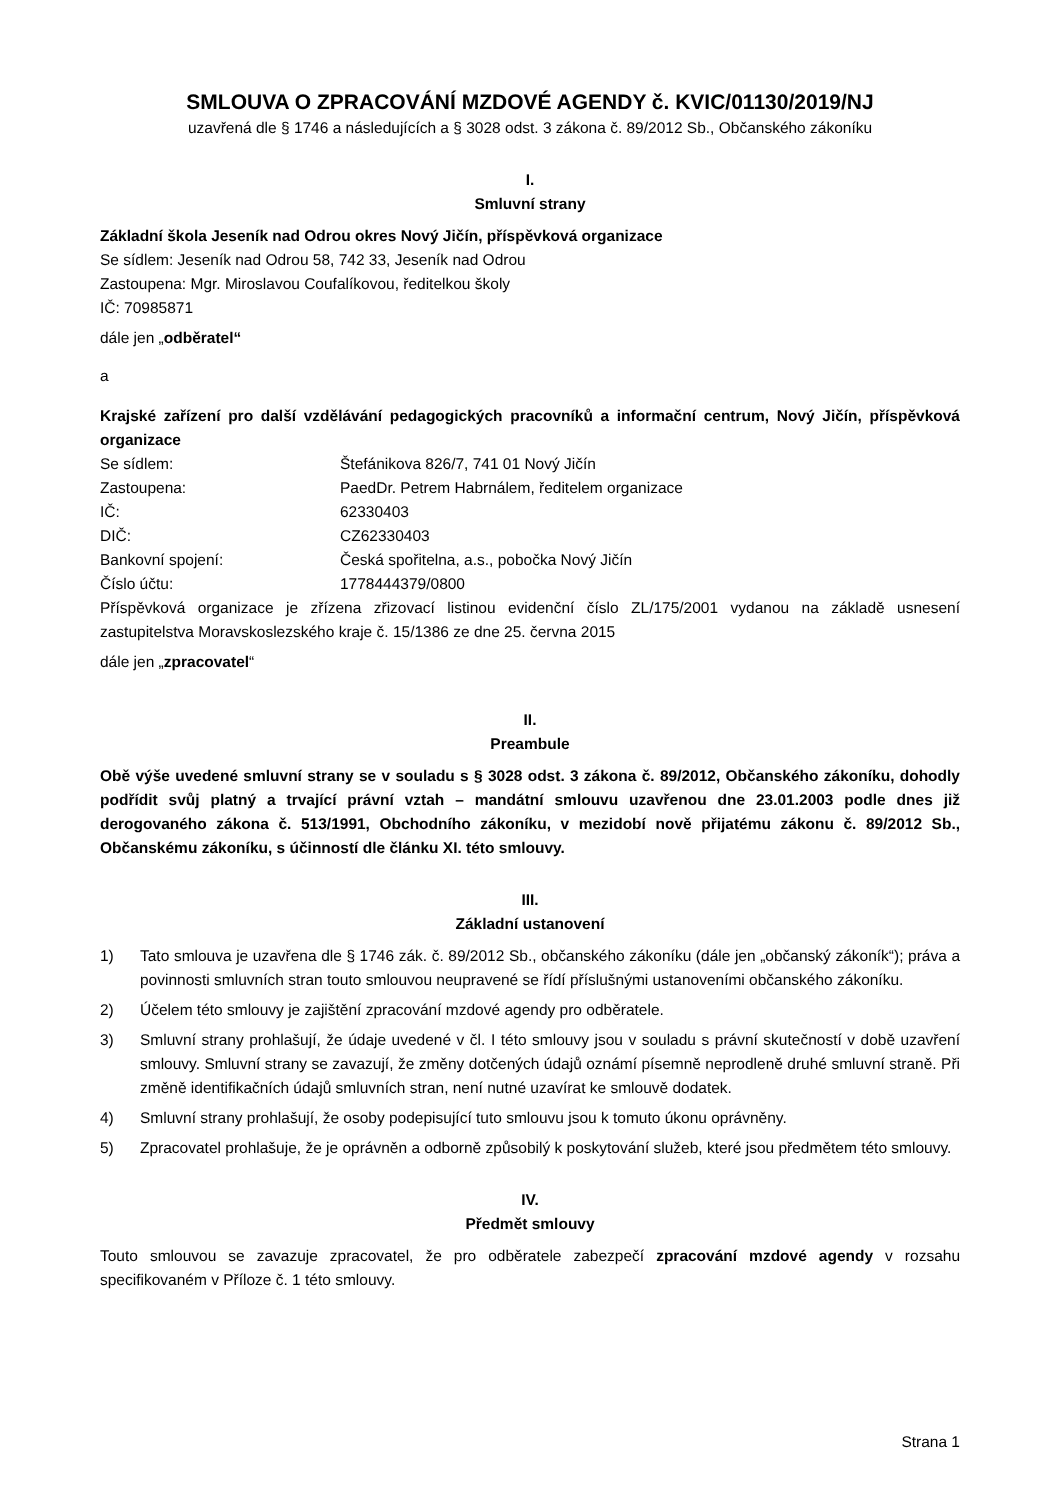SMLOUVA O ZPRACOVÁNÍ MZDOVÉ AGENDY č. KVIC/01130/2019/NJ
uzavřená dle § 1746 a následujících a § 3028 odst. 3 zákona č. 89/2012 Sb., Občanského zákoníku
I.
Smluvní strany
Základní škola Jeseník nad Odrou okres Nový Jičín, příspěvková organizace
Se sídlem: Jeseník nad Odrou 58, 742 33, Jeseník nad Odrou
Zastoupena: Mgr. Miroslavou Coufalíkovou, ředitelkou školy
IČ: 70985871
dále jen „odběratel“
a
Krajské zařízení pro další vzdělávání pedagogických pracovníků a informační centrum, Nový Jičín, příspěvková organizace
| Se sídlem: | Štefánikova 826/7, 741 01 Nový Jičín |
| Zastoupena: | PaedDr. Petrem Habrnálem, ředitelem organizace |
| IČ: | 62330403 |
| DIČ: | CZ62330403 |
| Bankovní spojení: | Česká spořitelna, a.s., pobočka Nový Jičín |
| Číslo účtu: | 1778444379/0800 |
Příspěvková organizace je zřízena zřizovací listinou evidenční číslo ZL/175/2001 vydanou na základě usnesení zastupitelstva Moravskoslezského kraje č. 15/1386 ze dne 25. června 2015
dále jen „zpracovatel“
II.
Preambule
Obě výše uvedené smluvní strany se v souladu s § 3028 odst. 3 zákona č. 89/2012, Občanského zákoníku, dohodly podřídit svůj platný a trvající právní vztah – mandátní smlouvu uzavřenou dne 23.01.2003 podle dnes již derogovaného zákona č. 513/1991, Obchodního zákoníku, v mezidobí nově přijatému zákonu č. 89/2012 Sb., Občanskému zákoníku, s účinností dle článku XI. této smlouvy.
III.
Základní ustanovení
1) Tato smlouva je uzavřena dle § 1746 zák. č. 89/2012 Sb., občanského zákoníku (dále jen „občanský zákoník“); práva a povinnosti smluvních stran touto smlouvou neupravené se řídí příslušnými ustanoveními občanského zákoníku.
2) Účelem této smlouvy je zajištění zpracování mzdové agendy pro odběratele.
3) Smluvní strany prohlašují, že údaje uvedené v čl. I této smlouvy jsou v souladu s právní skutečností v době uzavření smlouvy. Smluvní strany se zavazují, že změny dotčených údajů oznámí písemně neprodleně druhé smluvní straně. Při změně identifikačních údajů smluvních stran, není nutné uzavírat ke smlouvě dodatek.
4) Smluvní strany prohlašují, že osoby podepisující tuto smlouvu jsou k tomuto úkonu oprávněny.
5) Zpracovatel prohlašuje, že je oprávněn a odborně způsobilý k poskytování služeb, které jsou předmětem této smlouvy.
IV.
Předmět smlouvy
Touto smlouvou se zavazuje zpracovatel, že pro odběratele zabezpečí zpracování mzdové agendy v rozsahu specifikovaném v Příloze č. 1 této smlouvy.
Strana 1